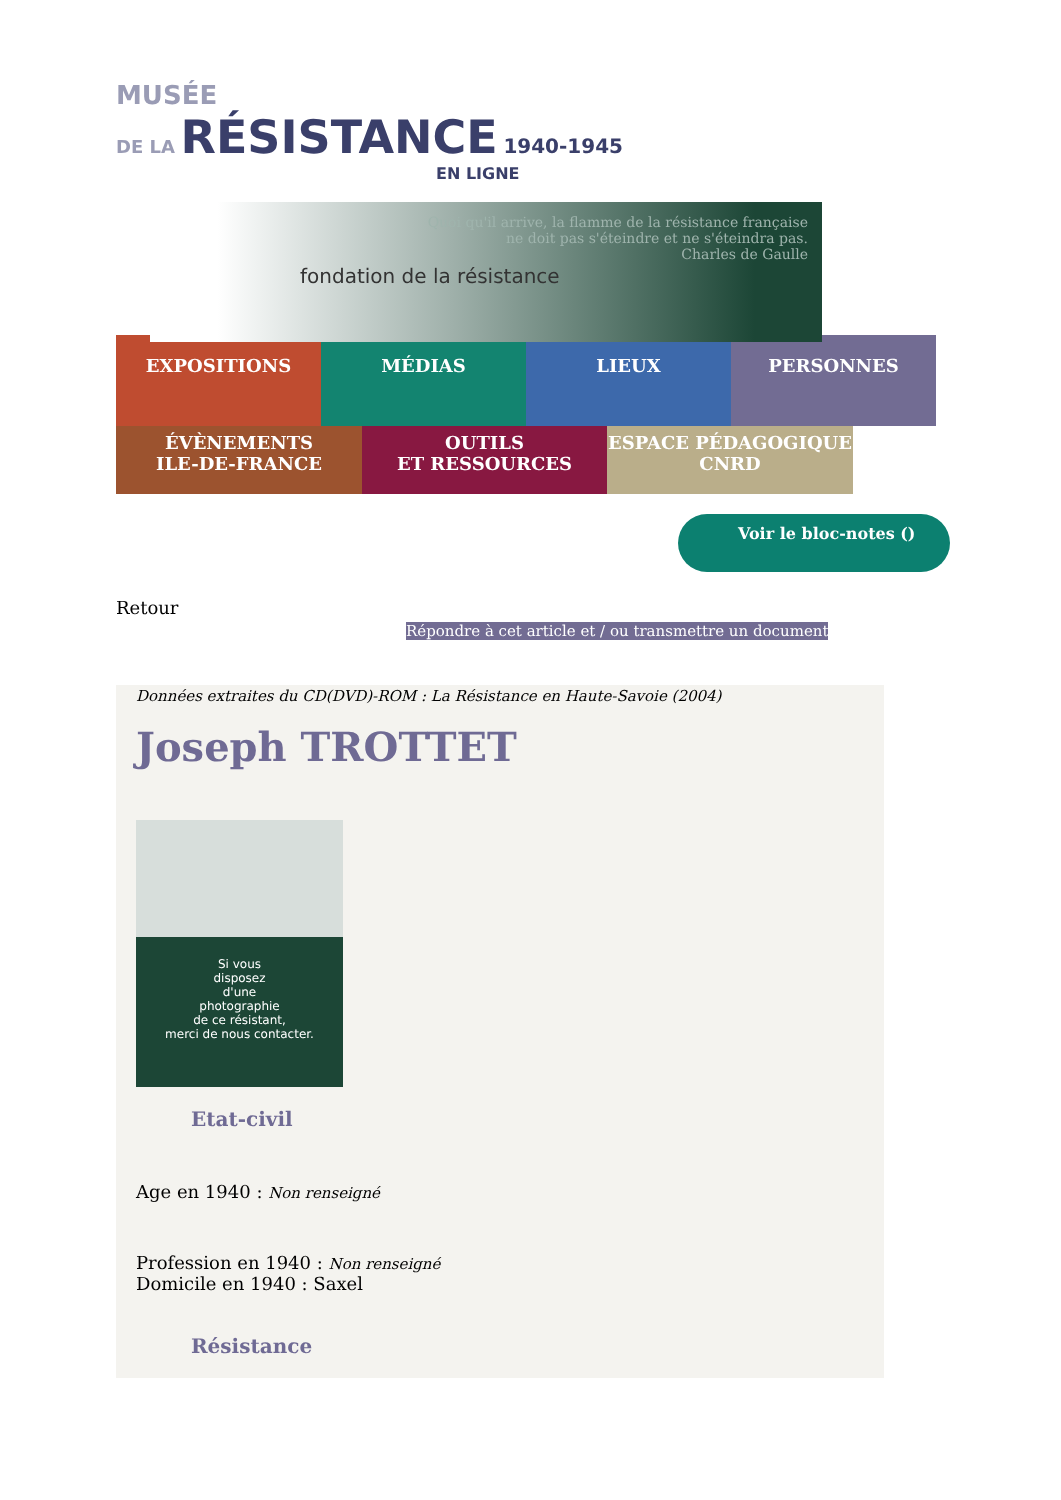MUSÉE
DE LA RÉSISTANCE 1940-1945
EN LIGNE
Quoi qu'il arrive, la flamme de la résistance française
ne doit pas s'éteindre et ne s'éteindra pas.
Charles de Gaulle
fondation de la résistance
EXPOSITIONS
MÉDIAS LIEUX PERSONNES
ÉVÈNEMENTS
ILE-DE-FRANCE
OUTILS
ET RESSOURCES
ESPACE PÉDAGOGIQUE
CNRD
Voir le bloc-notes ()
Retour
Répondre à cet article et / ou transmettre un document
Données extraites du CD(DVD)-ROM : La Résistance en Haute-Savoie (2004)
Joseph TROTTET
Si vous
disposez
d'une
photographie
de ce résistant,
merci de nous contacter.
Etat-civil
Age en 1940 : Non renseigné
Profession en 1940 : Non renseigné
Domicile en 1940 : Saxel
Résistance